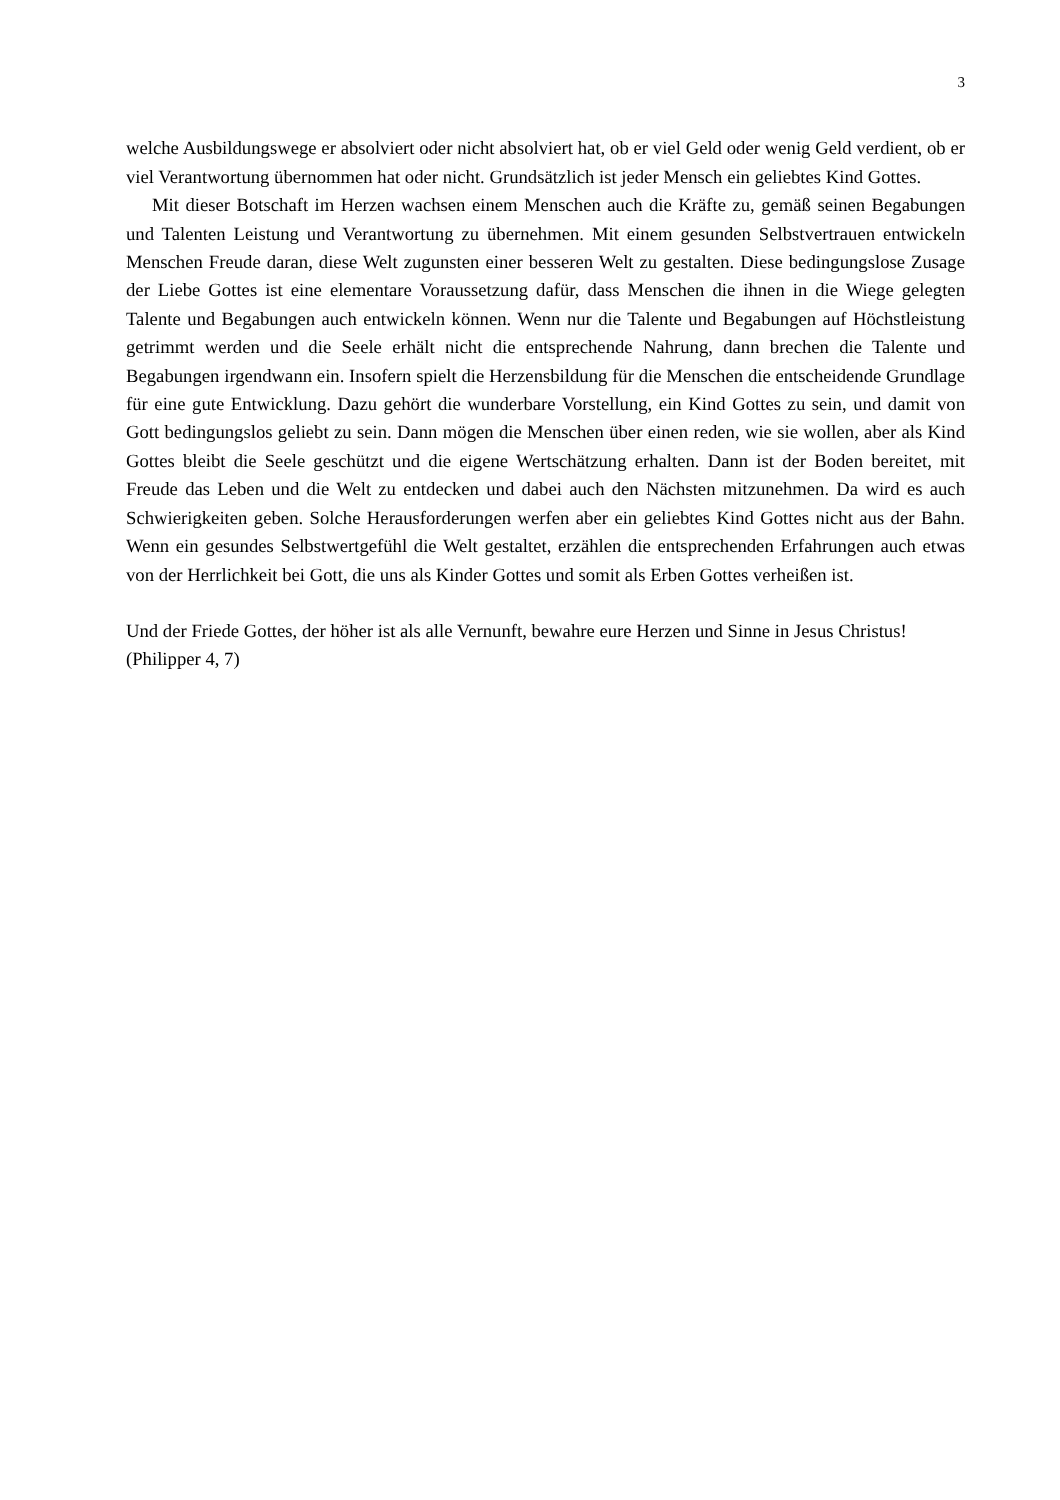3
welche Ausbildungswege er absolviert oder nicht absolviert hat, ob er viel Geld oder wenig Geld verdient, ob er viel Verantwortung übernommen hat oder nicht. Grundsätzlich ist jeder Mensch ein geliebtes Kind Gottes.
Mit dieser Botschaft im Herzen wachsen einem Menschen auch die Kräfte zu, gemäß seinen Begabungen und Talenten Leistung und Verantwortung zu übernehmen. Mit einem gesunden Selbstvertrauen entwickeln Menschen Freude daran, diese Welt zugunsten einer besseren Welt zu gestalten. Diese bedingungslose Zusage der Liebe Gottes ist eine elementare Voraussetzung dafür, dass Menschen die ihnen in die Wiege gelegten Talente und Begabungen auch entwickeln können. Wenn nur die Talente und Begabungen auf Höchstleistung getrimmt werden und die Seele erhält nicht die entsprechende Nahrung, dann brechen die Talente und Begabungen irgendwann ein. Insofern spielt die Herzensbildung für die Menschen die entscheidende Grundlage für eine gute Entwicklung. Dazu gehört die wunderbare Vorstellung, ein Kind Gottes zu sein, und damit von Gott bedingungslos geliebt zu sein. Dann mögen die Menschen über einen reden, wie sie wollen, aber als Kind Gottes bleibt die Seele geschützt und die eigene Wertschätzung erhalten. Dann ist der Boden bereitet, mit Freude das Leben und die Welt zu entdecken und dabei auch den Nächsten mitzunehmen. Da wird es auch Schwierigkeiten geben. Solche Herausforderungen werfen aber ein geliebtes Kind Gottes nicht aus der Bahn. Wenn ein gesundes Selbstwertgefühl die Welt gestaltet, erzählen die entsprechenden Erfahrungen auch etwas von der Herrlichkeit bei Gott, die uns als Kinder Gottes und somit als Erben Gottes verheißen ist.
Und der Friede Gottes, der höher ist als alle Vernunft, bewahre eure Herzen und Sinne in Jesus Christus!
(Philipper 4, 7)